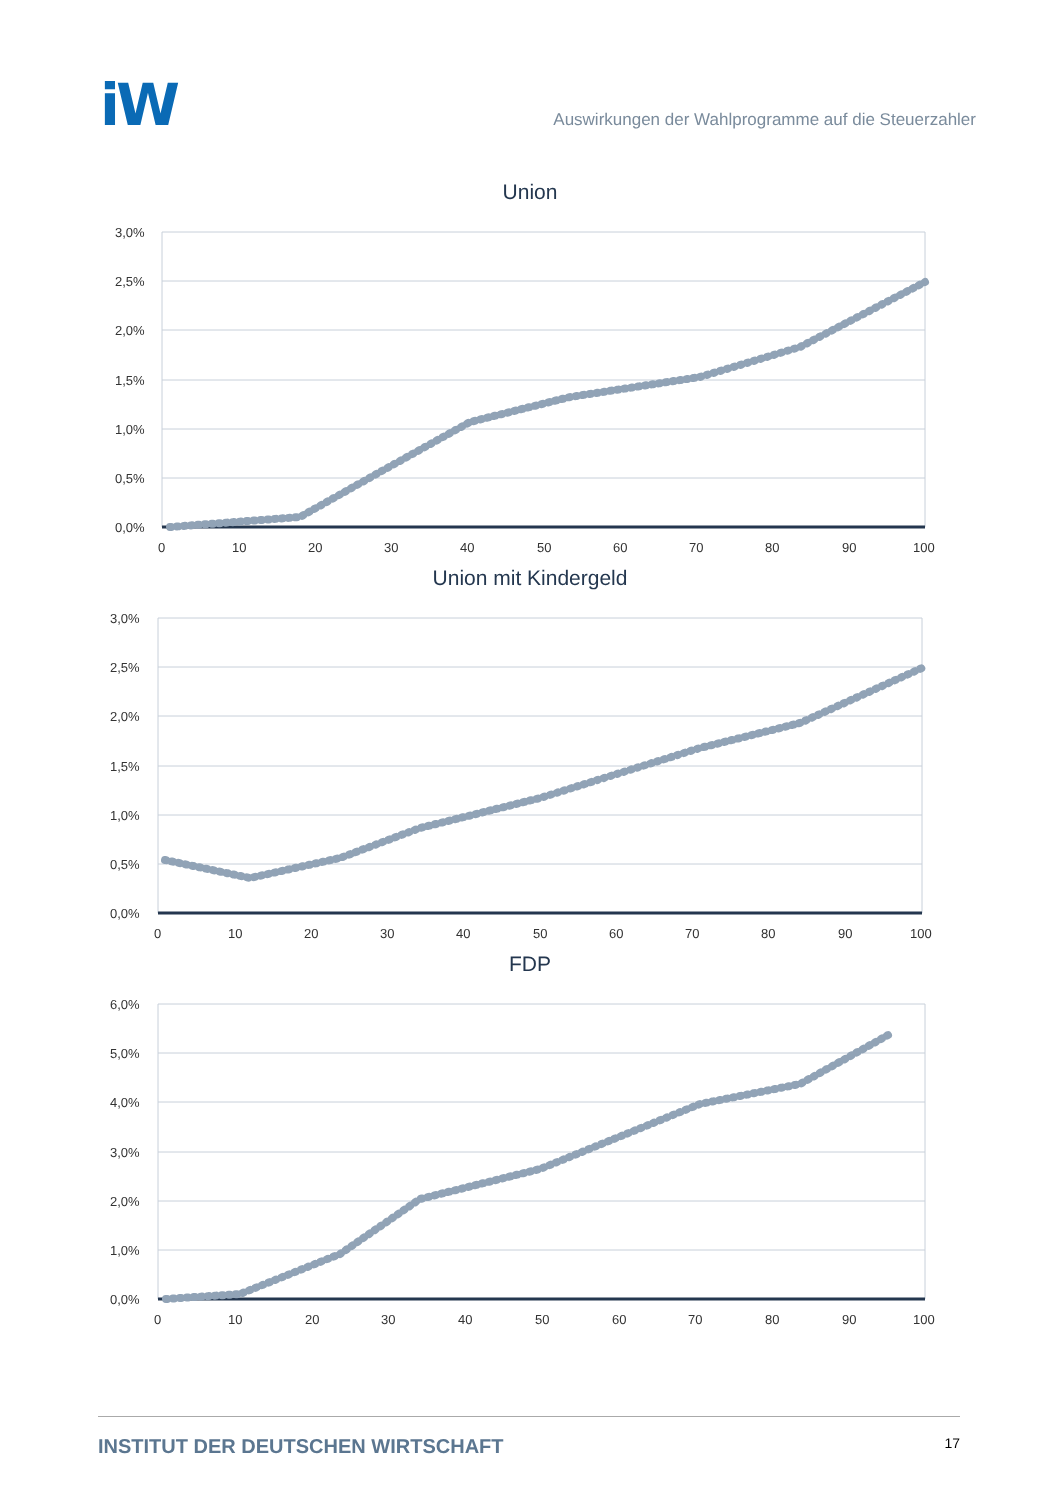iW
Auswirkungen der Wahlprogramme auf die Steuerzahler
Union
3,0%
2,5%
2,0%
1,5%
1,0%
0,5%
0,0%
0
10
20
30
40
50
60
70
80
90
100
Union mit Kindergeld
3,0%
2,5%
2,0%
1,5%
1,0%
0,5%
0,0%
0
10
20
30
40
50
60
70
80
90
100
FDP
6,0%
5,0%
4,0%
3,0%
2,0%
1,0%
0,0%
0
10
20
30
40
50
60
70
80
90
100
INSTITUT DER DEUTSCHEN WIRTSCHAFT 17